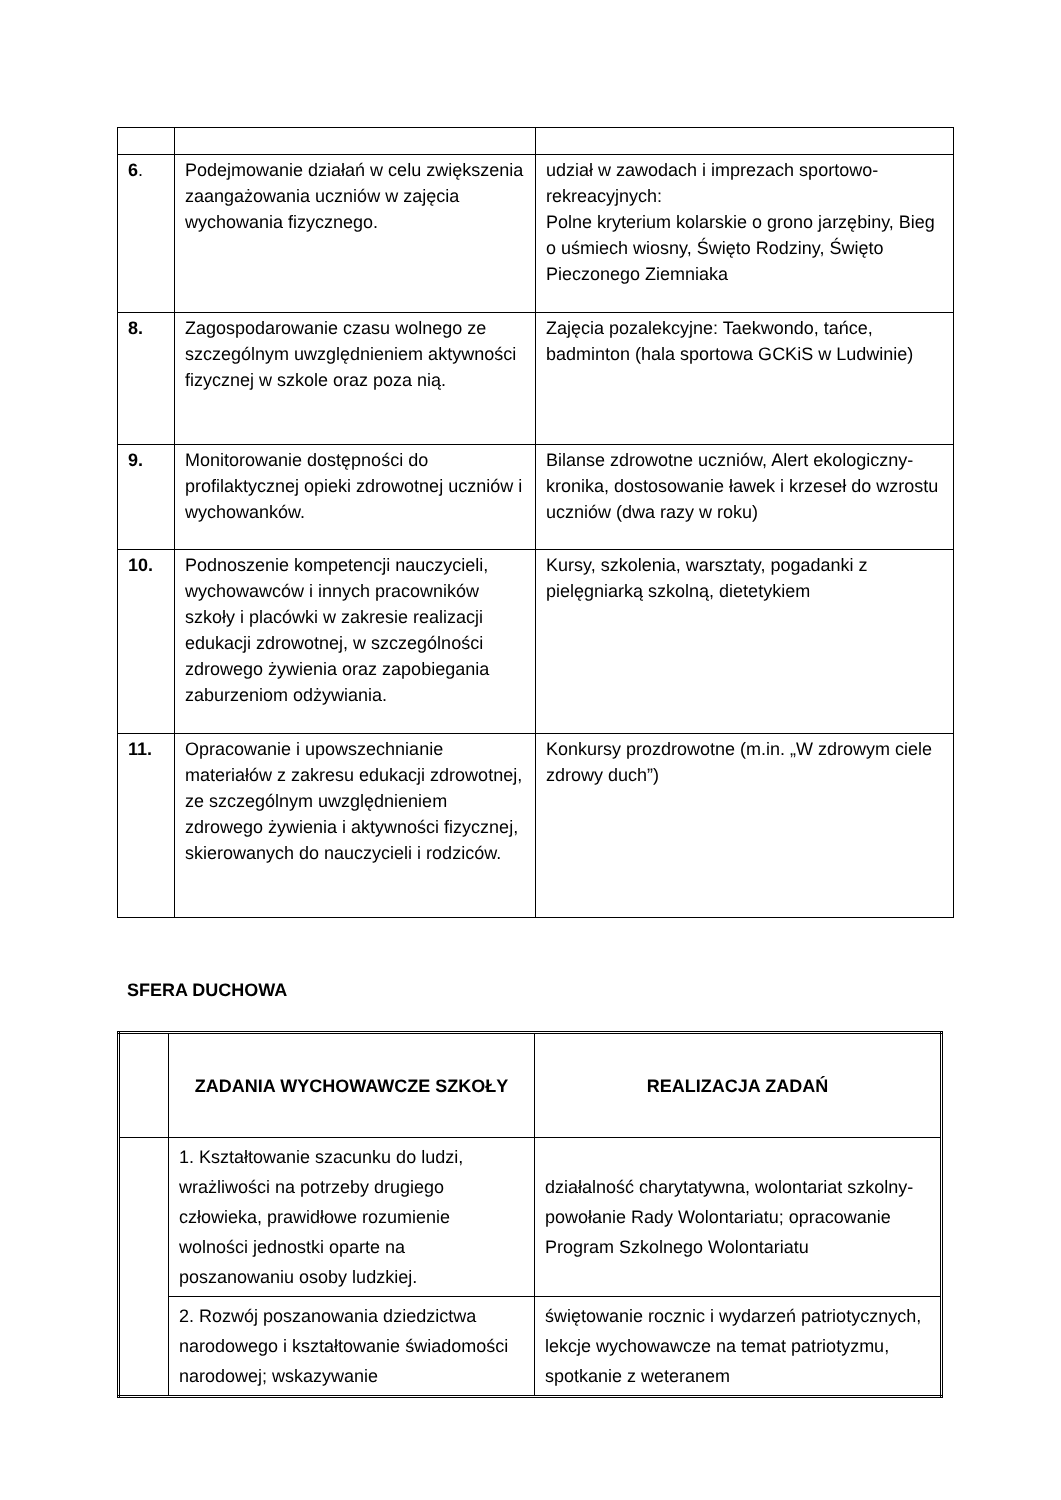| 6 . | Podejmowanie działań w celu zwiększenia zaangażowania uczniów w zajęcia wychowania fizycznego. | udział w zawodach i imprezach sportowo-rekreacyjnych: Polne kryterium kolarskie o grono jarzębiny, Bieg o uśmiech wiosny, Święto Rodziny, Święto Pieczonego Ziemniaka |
| 8. | Zagospodarowanie czasu wolnego ze szczególnym uwzględnieniem aktywności fizycznej w szkole oraz poza nią. | Zajęcia pozalekcyjne: Taekwondo, tańce, badminton (hala sportowa GCKiS w Ludwinie) |
| 9. | Monitorowanie dostępności do profilaktycznej opieki zdrowotnej uczniów i wychowanków. | Bilanse zdrowotne uczniów, Alert ekologiczny- kronika, dostosowanie ławek i krzeseł do wzrostu uczniów (dwa razy w roku) |
| 10. | Podnoszenie kompetencji nauczycieli, wychowawców i innych pracowników szkoły i placówki w zakresie realizacji edukacji zdrowotnej, w szczególności zdrowego żywienia oraz zapobiegania zaburzeniom odżywiania. | Kursy, szkolenia, warsztaty, pogadanki z pielęgniarką szkolną, dietetykiem |
| 11. | Opracowanie i upowszechnianie materiałów z zakresu edukacji zdrowotnej, ze szczególnym uwzględnieniem zdrowego żywienia i aktywności fizycznej, skierowanych do nauczycieli i rodziców. | Konkursy prozdrowotne (m.in. „W zdrowym ciele zdrowy duch”) |
SFERA DUCHOWA
| | ZADANIA WYCHOWAWCZE SZKOŁY | REALIZACJA ZADAŃ |
| --- | --- | --- |
| | 1. Kształtowanie szacunku do ludzi, wrażliwości na potrzeby drugiego człowieka, prawidłowe rozumienie wolności jednostki oparte na poszanowaniu osoby ludzkiej. | działalność charytatywna, wolontariat szkolny- powołanie Rady Wolontariatu; opracowanie Program Szkolnego Wolontariatu |
| | 2. Rozwój poszanowania dziedzictwa narodowego i kształtowanie świadomości narodowej; wskazywanie | świętowanie rocznic i wydarzeń patriotycznych, lekcje wychowawcze na temat patriotyzmu, spotkanie z weteranem |